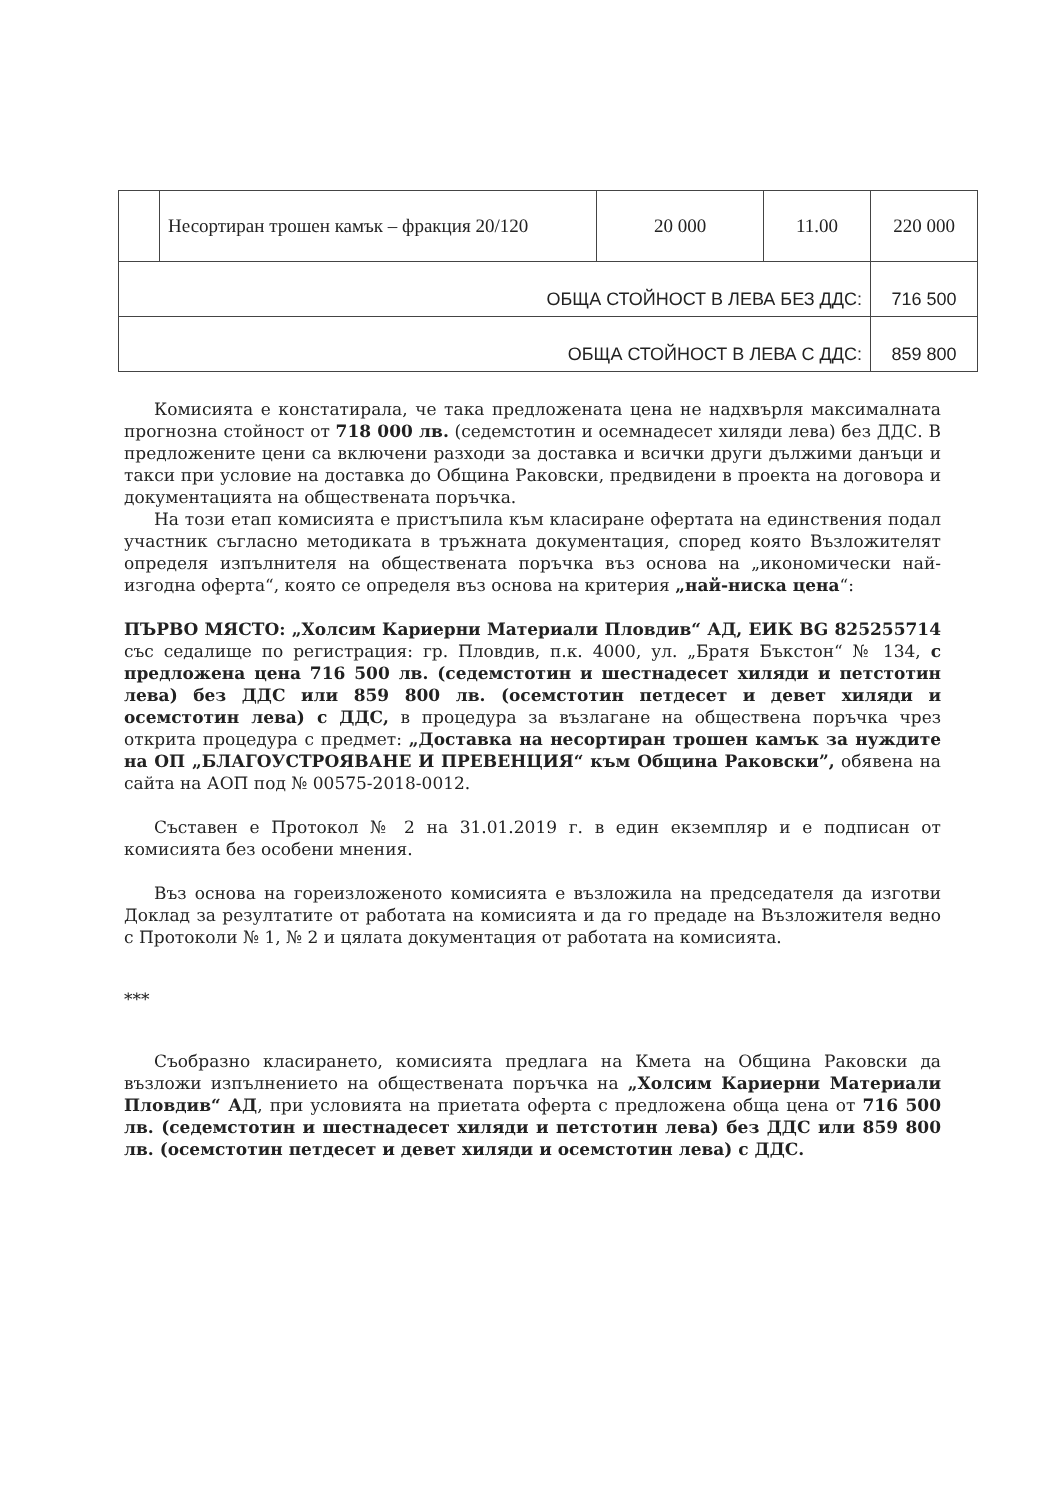| | Несортиран трошен камък – фракция 20/120 | 20 000 | 11.00 | 220 000 |
| ОБЩА СТОЙНОСТ В ЛЕВА БЕЗ ДДС: | | | | 716 500 |
| ОБЩА СТОЙНОСТ В ЛЕВА С ДДС: | | | | 859 800 |
Комисията е констатирала, че така предложената цена не надхвърля максималната прогнозна стойност от 718 000 лв. (седемстотин и осемнадесет хиляди лева) без ДДС. В предложените цени са включени разходи за доставка и всички други дължими данъци и такси при условие на доставка до Община Раковски, предвидени в проекта на договора и документацията на обществената поръчка.
На този етап комисията е пристъпила към класиране офертата на единствения подал участник съгласно методиката в тръжната документация, според която Възложителят определя изпълнителя на обществената поръчка въз основа на „икономически най-изгодна оферта“, която се определя въз основа на критерия „най-ниска цена“:
ПЪРВО МЯСТО: „Холсим Кариерни Материали Пловдив“ АД, ЕИК BG 825255714 със седалище по регистрация: гр. Пловдив, п.к. 4000, ул. „Братя Бъкстон“ № 134, с предложена цена 716 500 лв. (седемстотин и шестнадесет хиляди и петстотин лева) без ДДС или 859 800 лв. (осемстотин петдесет и девет хиляди и осемстотин лева) с ДДС, в процедура за възлагане на обществена поръчка чрез открита процедура с предмет: „Доставка на несортиран трошен камък за нуждите на ОП „БЛАГОУСТРОЯВАНЕ И ПРЕВЕНЦИЯ“ към Община Раковски”, обявена на сайта на АОП под № 00575-2018-0012.
Съставен е Протокол № 2 на 31.01.2019 г. в един екземпляр и е подписан от комисията без особени мнения.
Въз основа на гореизложеното комисията е възложила на председателя да изготви Доклад за резултатите от работата на комисията и да го предаде на Възложителя ведно с Протоколи № 1, № 2 и цялата документация от работата на комисията.
***
Съобразно класирането, комисията предлага на Кмета на Община Раковски да възложи изпълнението на обществената поръчка на „Холсим Кариерни Материали Пловдив“ АД, при условията на приетата оферта с предложена обща цена от 716 500 лв. (седемстотин и шестнадесет хиляди и петстотин лева) без ДДС или 859 800 лв. (осемстотин петдесет и девет хиляди и осемстотин лева) с ДДС.